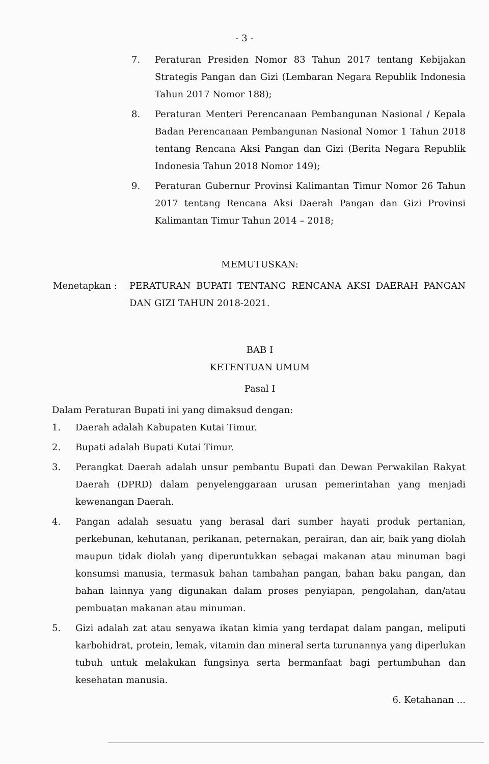- 3 -
7. Peraturan Presiden Nomor 83 Tahun 2017 tentang Kebijakan Strategis Pangan dan Gizi (Lembaran Negara Republik Indonesia Tahun 2017 Nomor 188);
8. Peraturan Menteri Perencanaan Pembangunan Nasional / Kepala Badan Perencanaan Pembangunan Nasional Nomor 1 Tahun 2018 tentang Rencana Aksi Pangan dan Gizi (Berita Negara Republik Indonesia Tahun 2018 Nomor 149);
9. Peraturan Gubernur Provinsi Kalimantan Timur Nomor 26 Tahun 2017 tentang Rencana Aksi Daerah Pangan dan Gizi Provinsi Kalimantan Timur Tahun 2014 – 2018;
MEMUTUSKAN:
Menetapkan : PERATURAN BUPATI TENTANG RENCANA AKSI DAERAH PANGAN DAN GIZI TAHUN 2018-2021.
BAB I
KETENTUAN UMUM
Pasal I
Dalam Peraturan Bupati ini yang dimaksud dengan:
1. Daerah adalah Kabupaten Kutai Timur.
2. Bupati adalah Bupati Kutai Timur.
3. Perangkat Daerah adalah unsur pembantu Bupati dan Dewan Perwakilan Rakyat Daerah (DPRD) dalam penyelenggaraan urusan pemerintahan yang menjadi kewenangan Daerah.
4. Pangan adalah sesuatu yang berasal dari sumber hayati produk pertanian, perkebunan, kehutanan, perikanan, peternakan, perairan, dan air, baik yang diolah maupun tidak diolah yang diperuntukkan sebagai makanan atau minuman bagi konsumsi manusia, termasuk bahan tambahan pangan, bahan baku pangan, dan bahan lainnya yang digunakan dalam proses penyiapan, pengolahan, dan/atau pembuatan makanan atau minuman.
5. Gizi adalah zat atau senyawa ikatan kimia yang terdapat dalam pangan, meliputi karbohidrat, protein, lemak, vitamin dan mineral serta turunannya yang diperlukan tubuh untuk melakukan fungsinya serta bermanfaat bagi pertumbuhan dan kesehatan manusia.
6. Ketahanan ...